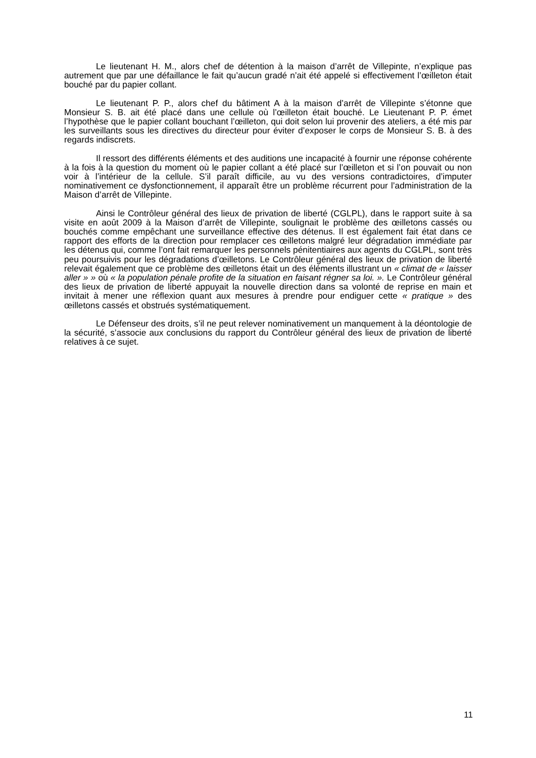Le lieutenant H. M., alors chef de détention à la maison d’arrêt de Villepinte, n’explique pas autrement que par une défaillance le fait qu’aucun gradé n’ait été appelé si effectivement l’œilleton était bouché par du papier collant.
Le lieutenant P. P., alors chef du bâtiment A à la maison d’arrêt de Villepinte s’étonne que Monsieur S. B. ait été placé dans une cellule où l’œilleton était bouché. Le Lieutenant P. P. émet l’hypothèse que le papier collant bouchant l’œilleton, qui doit selon lui provenir des ateliers, a été mis par les surveillants sous les directives du directeur pour éviter d’exposer le corps de Monsieur S. B. à des regards indiscrets.
Il ressort des différents éléments et des auditions une incapacité à fournir une réponse cohérente à la fois à la question du moment où le papier collant a été placé sur l’œilleton et si l’on pouvait ou non voir à l’intérieur de la cellule. S’il paraît difficile, au vu des versions contradictoires, d’imputer nominativement ce dysfonctionnement, il apparaît être un problème récurrent pour l’administration de la Maison d’arrêt de Villepinte.
Ainsi le Contrôleur général des lieux de privation de liberté (CGLPL), dans le rapport suite à sa visite en août 2009 à la Maison d’arrêt de Villepinte, soulignait le problème des œilletons cassés ou bouchés comme empêchant une surveillance effective des détenus. Il est également fait état dans ce rapport des efforts de la direction pour remplacer ces œilletons malgré leur dégradation immédiate par les détenus qui, comme l’ont fait remarquer les personnels pénitentiaires aux agents du CGLPL, sont très peu poursuivis pour les dégradations d’œilletons. Le Contrôleur général des lieux de privation de liberté relevait également que ce problème des œilletons était un des éléments illustrant un « climat de « laisser aller » » où « la population pénale profite de la situation en faisant régner sa loi. ». Le Contrôleur général des lieux de privation de liberté appuyait la nouvelle direction dans sa volonté de reprise en main et invitait à mener une réflexion quant aux mesures à prendre pour endiguer cette « pratique » des œilletons cassés et obstrués systématiquement.
Le Défenseur des droits, s’il ne peut relever nominativement un manquement à la déontologie de la sécurité, s’associe aux conclusions du rapport du Contrôleur général des lieux de privation de liberté relatives à ce sujet.
11